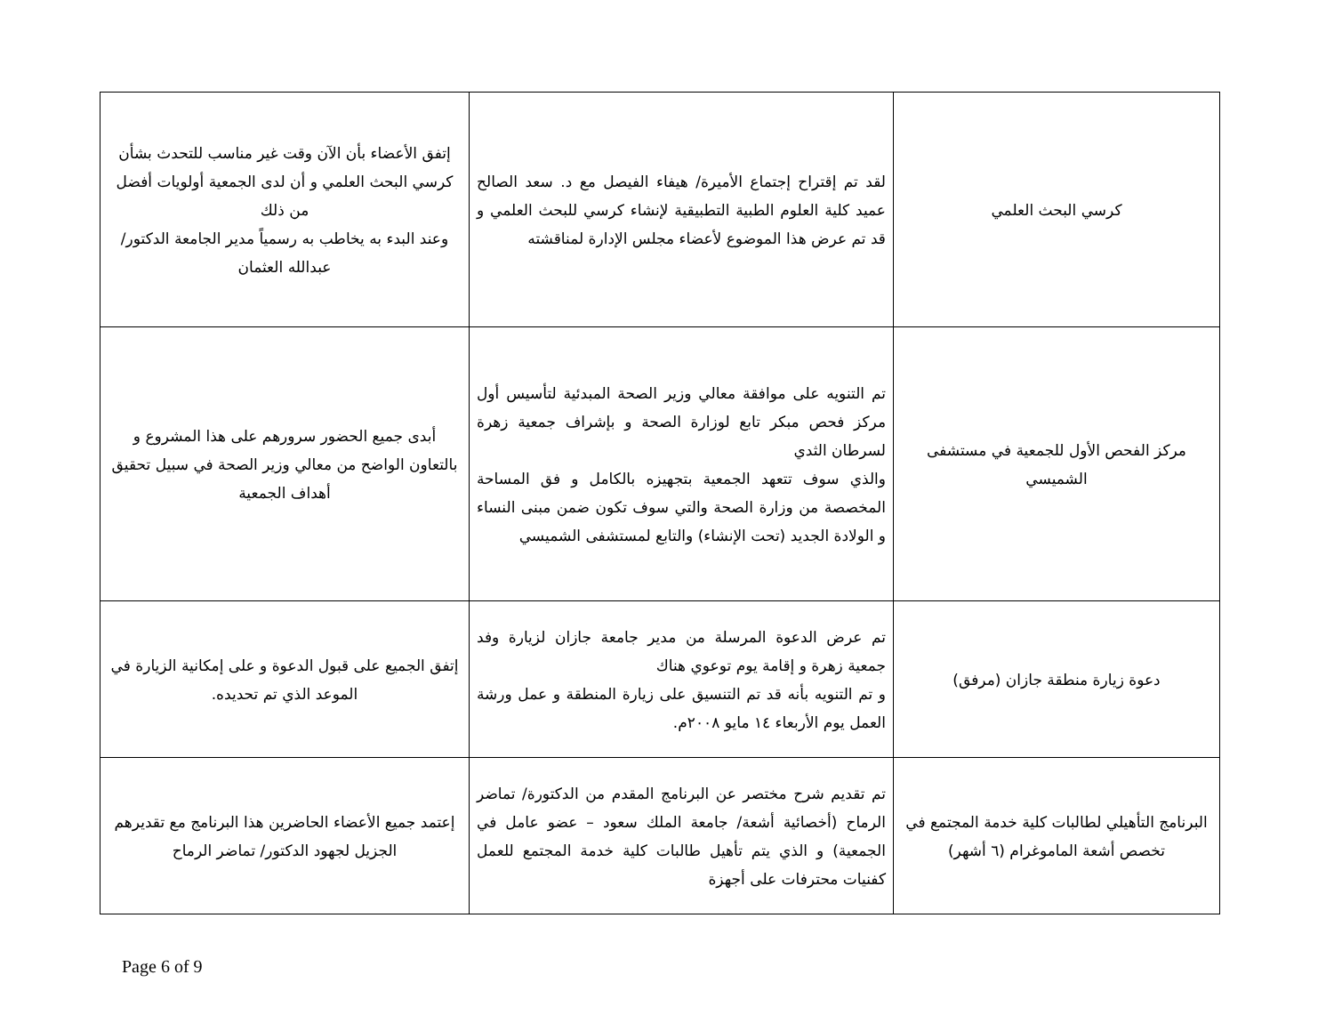| كرسي البحث العلمي | لقد تم إقتراح إجتماع الأميرة/ هيفاء الفيصل مع د. سعد الصالح عميد كلية العلوم الطبية التطبيقية لإنشاء كرسي للبحث العلمي و قد تم عرض هذا الموضوع لأعضاء مجلس الإدارة لمناقشته | إتفق الأعضاء بأن الآن وقت غير مناسب للتحدث بشأن كرسي البحث العلمي و أن لدى الجمعية أولويات أفضل من ذلك وعند البدء به يخاطب به رسمياً مدير الجامعة الدكتور/ عبدالله العثمان |
| مركز الفحص الأول للجمعية في مستشفى الشميسي | تم التنويه على موافقة معالي وزير الصحة المبدئية لتأسيس أول مركز فحص مبكر تابع لوزارة الصحة و بإشراف جمعية زهرة لسرطان الثدي والذي سوف تتعهد الجمعية بتجهيزه بالكامل و فق المساحة المخصصة من وزارة الصحة والتي سوف تكون ضمن مبنى النساء و الولادة الجديد (تحت الإنشاء) والتابع لمستشفى الشميسي | أبدى جميع الحضور سرورهم على هذا المشروع و بالتعاون الواضح من معالي وزير الصحة في سبيل تحقيق أهداف الجمعية |
| دعوة زيارة منطقة جازان (مرفق) | تم عرض الدعوة المرسلة من مدير جامعة جازان لزيارة وفد جمعية زهرة و إقامة يوم توعوي هناك و تم التنويه بأنه قد تم التنسيق على زيارة المنطقة و عمل ورشة العمل يوم الأربعاء ١٤ مايو ٢٠٠٨م. | إتفق الجميع على قبول الدعوة و على إمكانية الزيارة في الموعد الذي تم تحديده. |
| البرنامج التأهيلي لطالبات كلية خدمة المجتمع في تخصص أشعة الماموغرام (٦ أشهر) | تم تقديم شرح مختصر عن البرنامج المقدم من الدكتورة/ تماضر الرماح (أخصائية أشعة/ جامعة الملك سعود – عضو عامل في الجمعية) و الذي يتم تأهيل طالبات كلية خدمة المجتمع للعمل كفنيات محترفات على أجهزة | إعتمد جميع الأعضاء الحاضرين هذا البرنامج مع تقديرهم الجزيل لجهود الدكتور/ تماضر الرماح |
Page 6 of 9